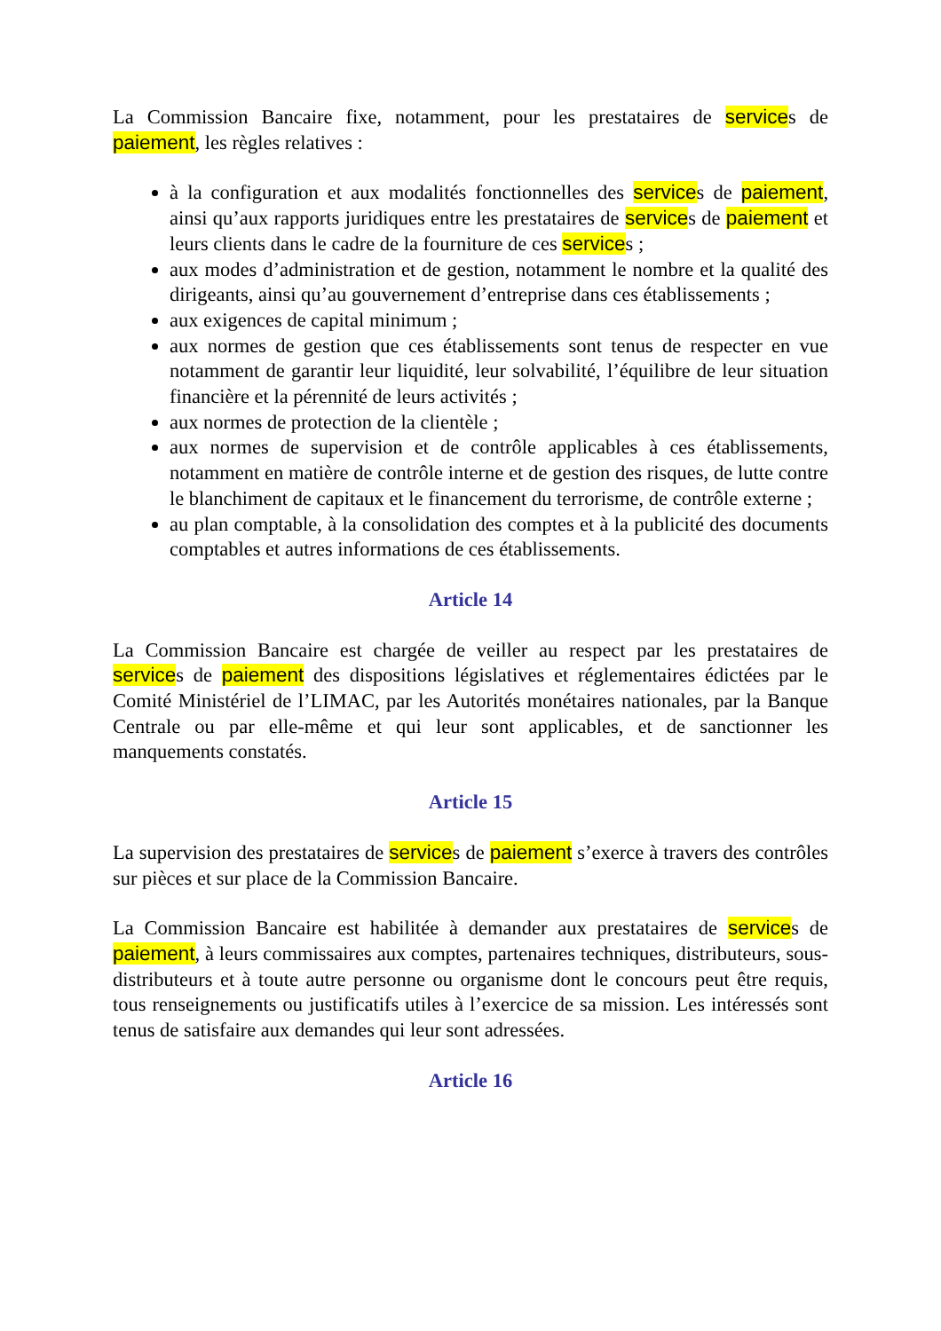La Commission Bancaire fixe, notamment, pour les prestataires de services de paiement, les règles relatives :
à la configuration et aux modalités fonctionnelles des services de paiement, ainsi qu’aux rapports juridiques entre les prestataires de services de paiement et leurs clients dans le cadre de la fourniture de ces services ;
aux modes d’administration et de gestion, notamment le nombre et la qualité des dirigeants, ainsi qu’au gouvernement d’entreprise dans ces établissements ;
aux exigences de capital minimum ;
aux normes de gestion que ces établissements sont tenus de respecter en vue notamment de garantir leur liquidité, leur solvabilité, l’équilibre de leur situation financière et la pérennité de leurs activités ;
aux normes de protection de la clientèle ;
aux normes de supervision et de contrôle applicables à ces établissements, notamment en matière de contrôle interne et de gestion des risques, de lutte contre le blanchiment de capitaux et le financement du terrorisme, de contrôle externe ;
au plan comptable, à la consolidation des comptes et à la publicité des documents comptables et autres informations de ces établissements.
Article 14
La Commission Bancaire est chargée de veiller au respect par les prestataires de services de paiement des dispositions législatives et réglementaires édictées par le Comité Ministériel de l’LIMAC, par les Autorités monétaires nationales, par la Banque Centrale ou par elle-même et qui leur sont applicables, et de sanctionner les manquements constatés.
Article 15
La supervision des prestataires de services de paiement s’exerce à travers des contrôles sur pièces et sur place de la Commission Bancaire.
La Commission Bancaire est habilitée à demander aux prestataires de services de paiement, à leurs commissaires aux comptes, partenaires techniques, distributeurs, sous-distributeurs et à toute autre personne ou organisme dont le concours peut être requis, tous renseignements ou justificatifs utiles à l’exercice de sa mission. Les intéressés sont tenus de satisfaire aux demandes qui leur sont adressées.
Article 16